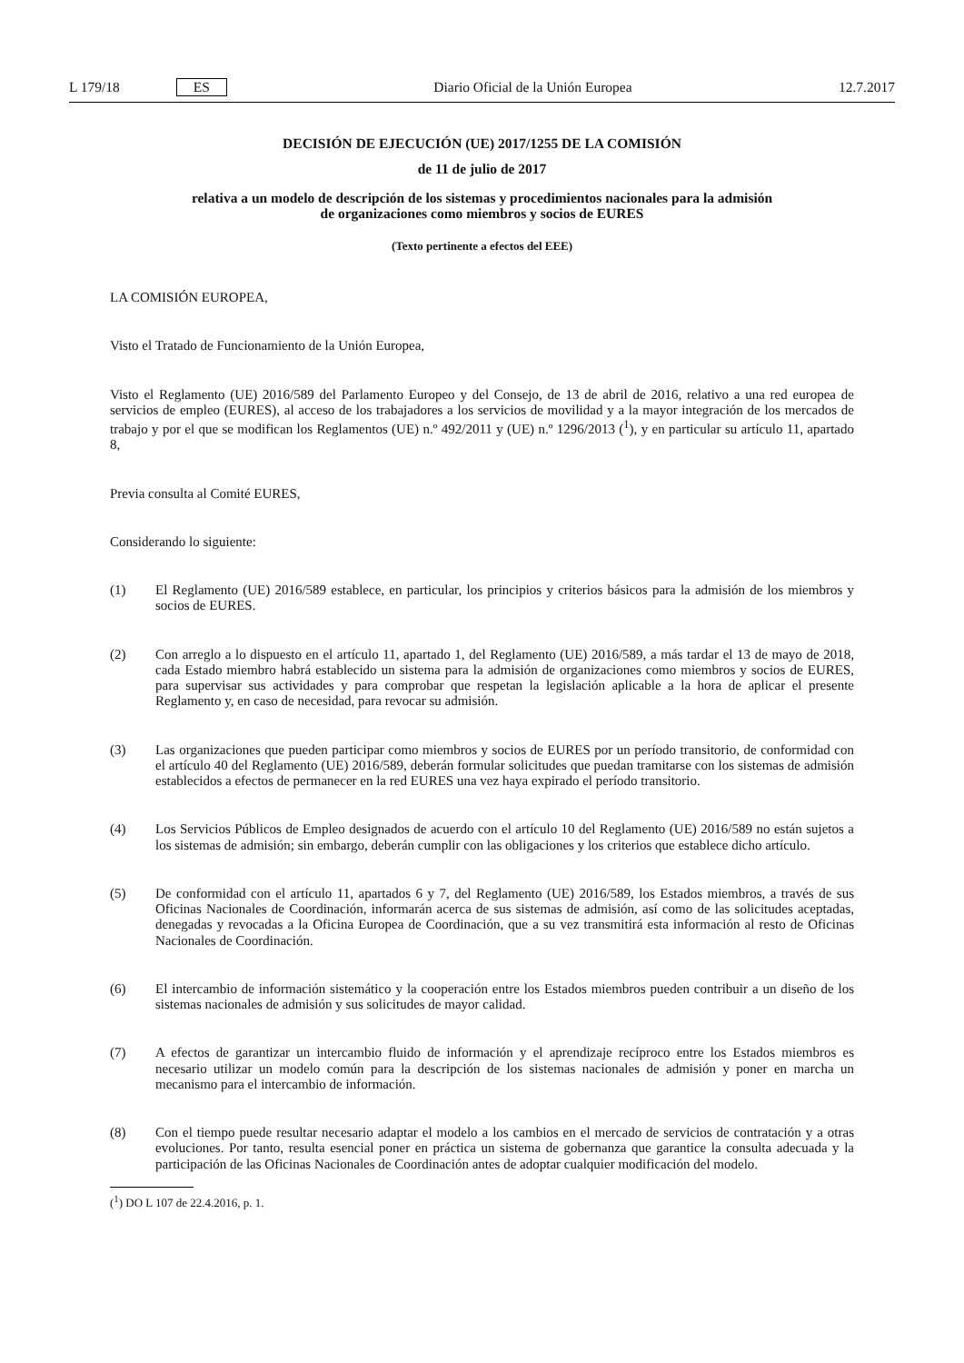L 179/18 ES
Diario Oficial de la Unión Europea 12.7.2017
DECISIÓN DE EJECUCIÓN (UE) 2017/1255 DE LA COMISIÓN
de 11 de julio de 2017
relativa a un modelo de descripción de los sistemas y procedimientos nacionales para la admisión
de organizaciones como miembros y socios de EURES
(Texto pertinente a efectos del EEE)
LA COMISIÓN EUROPEA,
Visto el Tratado de Funcionamiento de la Unión Europea,
Visto el Reglamento (UE) 2016/589 del Parlamento Europeo y del Consejo, de 13 de abril de 2016, relativo a una red europea de servicios de empleo (EURES), al acceso de los trabajadores a los servicios de movilidad y a la mayor integración de los mercados de trabajo y por el que se modifican los Reglamentos (UE) n.º 492/2011 y (UE) n.º 1296/2013 (<sup>1</sup>), y en particular su artículo 11, apartado 8,
Previa consulta al Comité EURES,
Considerando lo siguiente:
(1)
El Reglamento (UE) 2016/589 establece, en particular, los principios y criterios básicos para la admisión de los miembros y socios de EURES.
(2)
Con arreglo a lo dispuesto en el artículo 11, apartado 1, del Reglamento (UE) 2016/589, a más tardar el 13 de mayo de 2018, cada Estado miembro habrá establecido un sistema para la admisión de organizaciones como miembros y socios de EURES, para supervisar sus actividades y para comprobar que respetan la legislación aplicable a la hora de aplicar el presente Reglamento y, en caso de necesidad, para revocar su admisión.
(3)
Las organizaciones que pueden participar como miembros y socios de EURES por un período transitorio, de conformidad con el artículo 40 del Reglamento (UE) 2016/589, deberán formular solicitudes que puedan tramitarse con los sistemas de admisión establecidos a efectos de permanecer en la red EURES una vez haya expirado el período transitorio.
(4)
Los Servicios Públicos de Empleo designados de acuerdo con el artículo 10 del Reglamento (UE) 2016/589 no están sujetos a los sistemas de admisión; sin embargo, deberán cumplir con las obligaciones y los criterios que establece dicho artículo.
(5)
De conformidad con el artículo 11, apartados 6 y 7, del Reglamento (UE) 2016/589, los Estados miembros, a través de sus Oficinas Nacionales de Coordinación, informarán acerca de sus sistemas de admisión, así como de las solicitudes aceptadas, denegadas y revocadas a la Oficina Europea de Coordinación, que a su vez transmitirá esta información al resto de Oficinas Nacionales de Coordinación.
(6)
El intercambio de información sistemático y la cooperación entre los Estados miembros pueden contribuir a un diseño de los sistemas nacionales de admisión y sus solicitudes de mayor calidad.
(7)
A efectos de garantizar un intercambio fluido de información y el aprendizaje recíproco entre los Estados miembros es necesario utilizar un modelo común para la descripción de los sistemas nacionales de admisión y poner en marcha un mecanismo para el intercambio de información.
(8)
Con el tiempo puede resultar necesario adaptar el modelo a los cambios en el mercado de servicios de contratación y a otras evoluciones. Por tanto, resulta esencial poner en práctica un sistema de gobernanza que garantice la consulta adecuada y la participación de las Oficinas Nacionales de Coordinación antes de adoptar cualquier modificación del modelo.
(<sup>1</sup>) DO L 107 de 22.4.2016, p. 1.